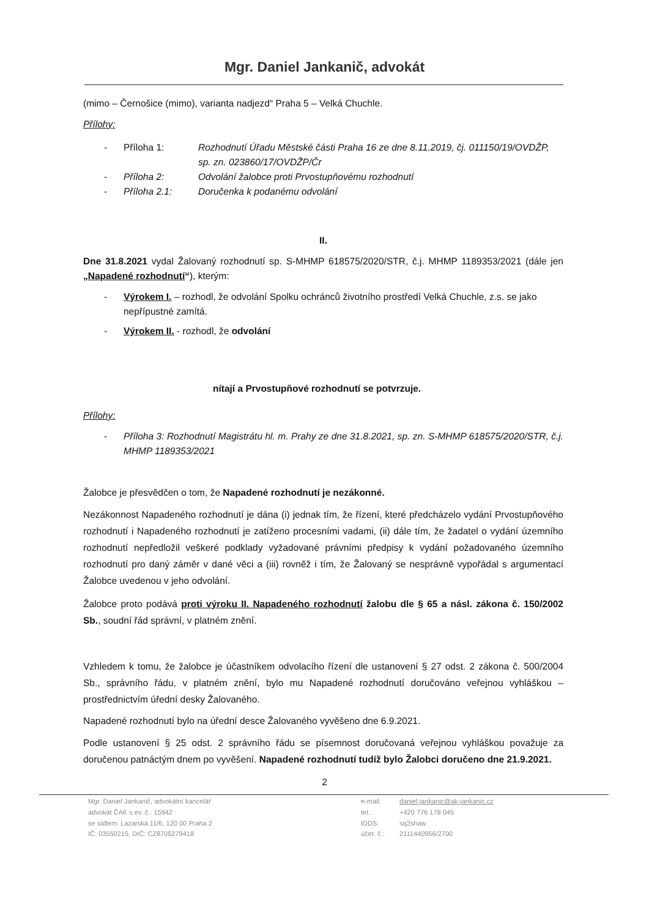Mgr. Daniel Jankanič, advokát
(mimo – Černošice (mimo), varianta nadjezd“ Praha 5 – Velká Chuchle.
Přílohy:
- Příloha 1: Rozhodnutí Úřadu Městské části Praha 16 ze dne 8.11.2019, čj. 011150/19/OVDŽP, sp. zn. 023860/17/OVDŽP/Čr
- Příloha 2: Odvolání žalobce proti Prvostupňovému rozhodnutí
- Příloha 2.1: Doručenka k podanému odvolání
II.
Dne 31.8.2021 vydal Žalovaný rozhodnutí sp. S-MHMP 618575/2020/STR, č.j. MHMP 1189353/2021 (dále jen „Napadené rozhodnutí“), kterým:
- Výrokem I. – rozhodl, že odvolání Spolku ochránců životního prostředí Velká Chuchle, z.s. se jako nepřípustné zamítá.
- Výrokem II. - rozhodl, že odvolání
nítají a Prvostupňové rozhodnutí se potvrzuje.
Přílohy:
- Příloha 3: Rozhodnutí Magistrátu hl. m. Prahy ze dne 31.8.2021, sp. zn. S-MHMP 618575/2020/STR, č.j. MHMP 1189353/2021
Žalobce je přesvědčen o tom, že Napadené rozhodnutí je nezákonné.
Nezákonnost Napadeného rozhodnutí je dána (i) jednak tím, že řízení, které předcházelo vydání Prvostupňového rozhodnutí i Napadeného rozhodnutí je zatíženo procesními vadami, (ii) dále tím, že žadatel o vydání územního rozhodnutí nepředložil veškeré podklady vyžadované právními předpisy k vydání požadovaného územního rozhodnutí pro daný záměr v dané věci a (iii) rovněž i tím, že Žalovaný se nesprávně vypořádal s argumentací Žalobce uvedenou v jeho odvolání.
Žalobce proto podává proti výroku II. Napadeného rozhodnutí žalobu dle § 65 a násl. zákona č. 150/2002 Sb., soudní řád správní, v platném znění.
Vzhledem k tomu, že žalobce je účastníkem odvolacího řízení dle ustanovení § 27 odst. 2 zákona č. 500/2004 Sb., správního řádu, v platném znění, bylo mu Napadené rozhodnutí doručováno veřejnou vyhláškou – prostřednictvím úřední desky Žalovaného.
Napadené rozhodnutí bylo na úřední desce Žalovaného vyvěšeno dne 6.9.2021.
Podle ustanovení § 25 odst. 2 správního řádu se písemnost doručovaná veřejnou vyhláškou považuje za doručenou patnáctým dnem po vyvěšení. Napadené rozhodnutí tudíž bylo Žalobci doručeno dne 21.9.2021.
2
Mgr. Daniel Jankanič, advokátní kancelář
advokát ČAK s ev. č.: 15942
se sídlem: Lazarská 11/6, 120 00 Praha 2
IČ: 03550215, DIČ: CZ8705279418
e-mail: daniel.jankanic@ak-jankanic.cz
tel.: +420 776 178 045
IDDS: sq2shaw
účet. č.: 2111440956/2700